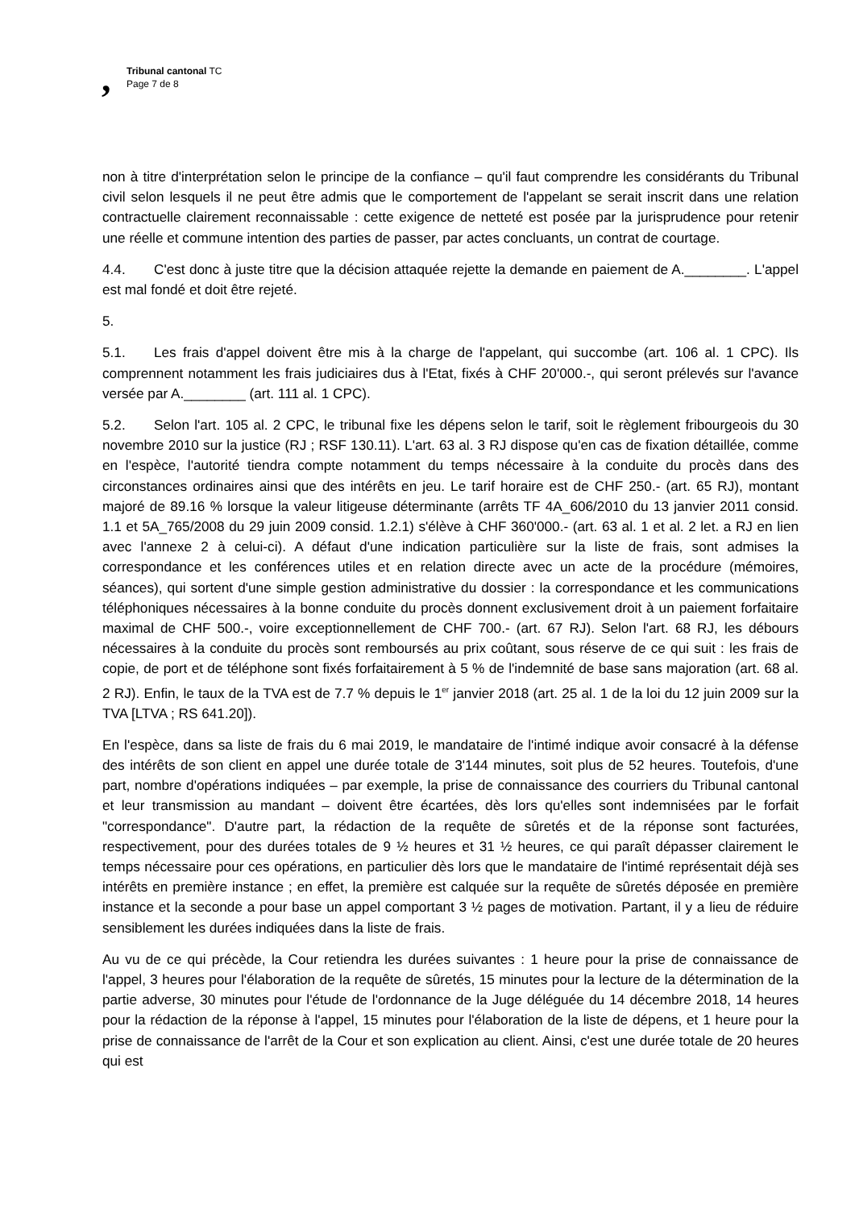, Tribunal cantonal TC
Page 7 de 8
non à titre d'interprétation selon le principe de la confiance – qu'il faut comprendre les considérants du Tribunal civil selon lesquels il ne peut être admis que le comportement de l'appelant se serait inscrit dans une relation contractuelle clairement reconnaissable : cette exigence de netteté est posée par la jurisprudence pour retenir une réelle et commune intention des parties de passer, par actes concluants, un contrat de courtage.
4.4. C'est donc à juste titre que la décision attaquée rejette la demande en paiement de A.________. L'appel est mal fondé et doit être rejeté.
5.
5.1. Les frais d'appel doivent être mis à la charge de l'appelant, qui succombe (art. 106 al. 1 CPC). Ils comprennent notamment les frais judiciaires dus à l'Etat, fixés à CHF 20'000.-, qui seront prélevés sur l'avance versée par A.________ (art. 111 al. 1 CPC).
5.2. Selon l'art. 105 al. 2 CPC, le tribunal fixe les dépens selon le tarif, soit le règlement fribourgeois du 30 novembre 2010 sur la justice (RJ ; RSF 130.11). L'art. 63 al. 3 RJ dispose qu'en cas de fixation détaillée, comme en l'espèce, l'autorité tiendra compte notamment du temps nécessaire à la conduite du procès dans des circonstances ordinaires ainsi que des intérêts en jeu. Le tarif horaire est de CHF 250.- (art. 65 RJ), montant majoré de 89.16 % lorsque la valeur litigeuse déterminante (arrêts TF 4A_606/2010 du 13 janvier 2011 consid. 1.1 et 5A_765/2008 du 29 juin 2009 consid. 1.2.1) s'élève à CHF 360'000.- (art. 63 al. 1 et al. 2 let. a RJ en lien avec l'annexe 2 à celui-ci). A défaut d'une indication particulière sur la liste de frais, sont admises la correspondance et les conférences utiles et en relation directe avec un acte de la procédure (mémoires, séances), qui sortent d'une simple gestion administrative du dossier : la correspondance et les communications téléphoniques nécessaires à la bonne conduite du procès donnent exclusivement droit à un paiement forfaitaire maximal de CHF 500.-, voire exceptionnellement de CHF 700.- (art. 67 RJ). Selon l'art. 68 RJ, les débours nécessaires à la conduite du procès sont remboursés au prix coûtant, sous réserve de ce qui suit : les frais de copie, de port et de téléphone sont fixés forfaitairement à 5 % de l'indemnité de base sans majoration (art. 68 al. 2 RJ). Enfin, le taux de la TVA est de 7.7 % depuis le 1<sup>er</sup> janvier 2018 (art. 25 al. 1 de la loi du 12 juin 2009 sur la TVA [LTVA ; RS 641.20]).
En l'espèce, dans sa liste de frais du 6 mai 2019, le mandataire de l'intimé indique avoir consacré à la défense des intérêts de son client en appel une durée totale de 3'144 minutes, soit plus de 52 heures. Toutefois, d'une part, nombre d'opérations indiquées – par exemple, la prise de connaissance des courriers du Tribunal cantonal et leur transmission au mandant – doivent être écartées, dès lors qu'elles sont indemnisées par le forfait "correspondance". D'autre part, la rédaction de la requête de sûretés et de la réponse sont facturées, respectivement, pour des durées totales de 9 ½ heures et 31 ½ heures, ce qui paraît dépasser clairement le temps nécessaire pour ces opérations, en particulier dès lors que le mandataire de l'intimé représentait déjà ses intérêts en première instance ; en effet, la première est calquée sur la requête de sûretés déposée en première instance et la seconde a pour base un appel comportant 3 ½ pages de motivation. Partant, il y a lieu de réduire sensiblement les durées indiquées dans la liste de frais.
Au vu de ce qui précède, la Cour retiendra les durées suivantes : 1 heure pour la prise de connaissance de l'appel, 3 heures pour l'élaboration de la requête de sûretés, 15 minutes pour la lecture de la détermination de la partie adverse, 30 minutes pour l'étude de l'ordonnance de la Juge déléguée du 14 décembre 2018, 14 heures pour la rédaction de la réponse à l'appel, 15 minutes pour l'élaboration de la liste de dépens, et 1 heure pour la prise de connaissance de l'arrêt de la Cour et son explication au client. Ainsi, c'est une durée totale de 20 heures qui est